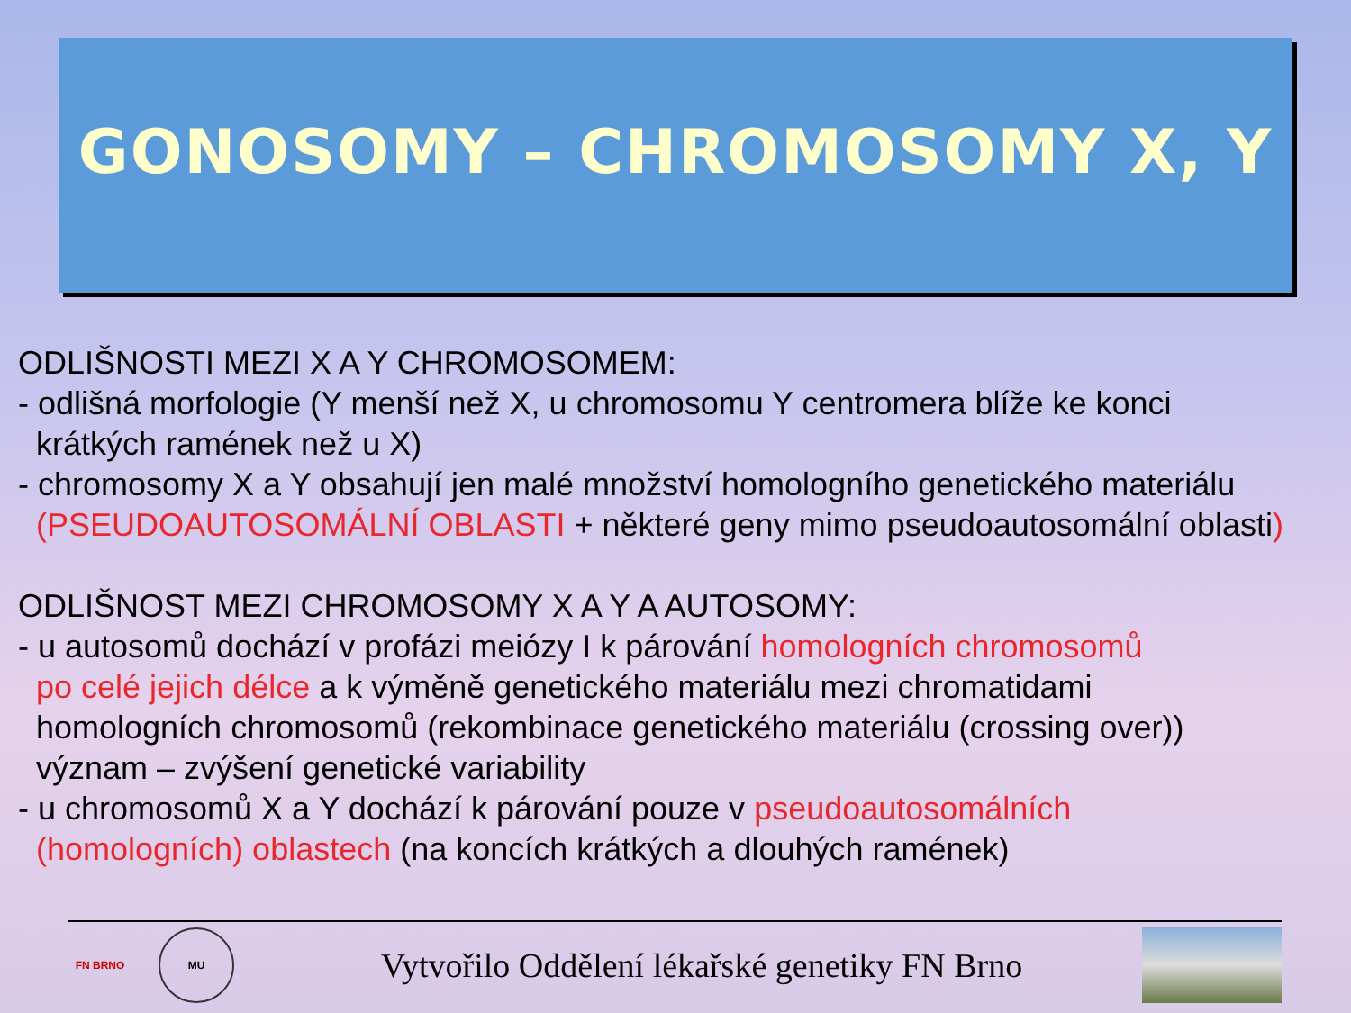GONOSOMY – CHROMOSOMY X, Y
ODLIŠNOSTI MEZI X A Y CHROMOSOMEM:
- odlišná morfologie (Y menší než X, u chromosomu Y centromera blíže ke konci
krátkých ramének než u X)
- chromosomy X a Y obsahují jen malé množství homologního genetického materiálu
(PSEUDOAUTOSOMÁLNÍ OBLASTI + některé geny mimo pseudoautosomální oblasti)
ODLIŠNOST MEZI CHROMOSOMY X A Y A AUTOSOMY:
- u autosomů dochází v profázi meiózy I k párování homologních chromosomů
po celé jejich délce a k výměně genetického materiálu mezi chromatidami
homologních chromosomů (rekombinace genetického materiálu (crossing over))
význam – zvýšení genetické variability
- u chromosomů X a Y dochází k párování pouze v pseudoautosomálních
(homologních) oblastech (na koncích krátkých a dlouhých ramének)
FN BRNO MU
Vytvořilo Oddělení lékařské genetiky FN Brno